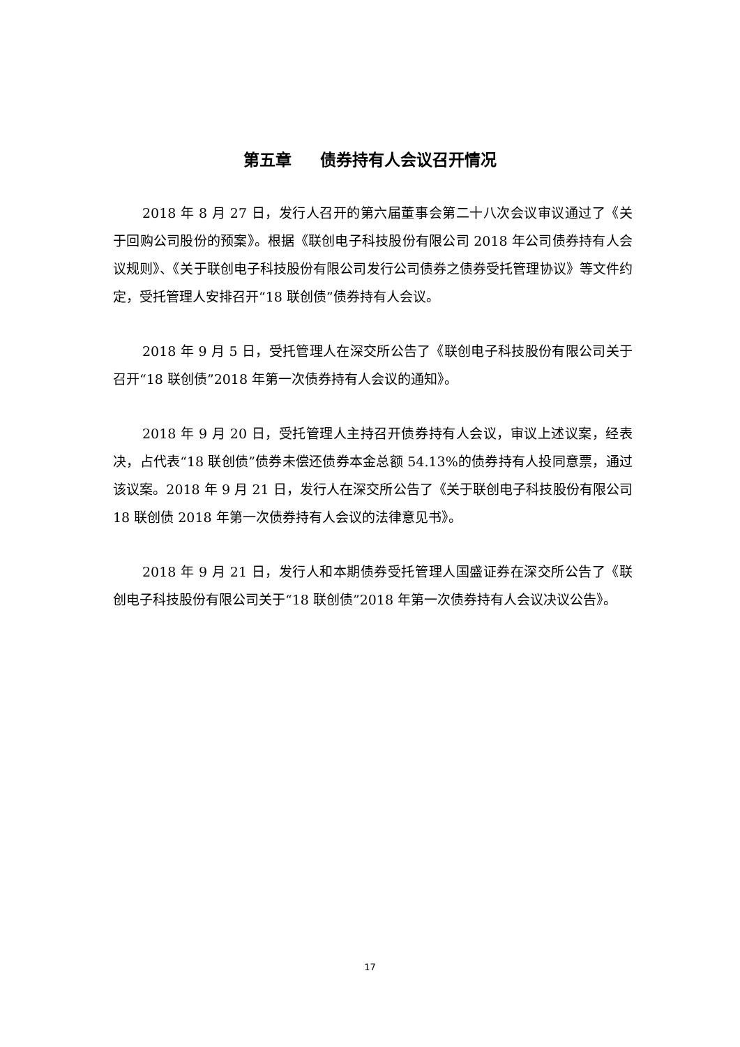第五章 债券持有人会议召开情况
2018 年 8 月 27 日，发行人召开的第六届董事会第二十八次会议审议通过了《关于回购公司股份的预案》。根据《联创电子科技股份有限公司 2018 年公司债券持有人会议规则》、《关于联创电子科技股份有限公司发行公司债券之债券受托管理协议》等文件约定，受托管理人安排召开“18 联创债”债券持有人会议。
2018 年 9 月 5 日，受托管理人在深交所公告了《联创电子科技股份有限公司关于召开“18 联创债”2018 年第一次债券持有人会议的通知》。
2018 年 9 月 20 日，受托管理人主持召开债券持有人会议，审议上述议案，经表决，占代表“18 联创债”债券未偿还债券本金总额 54.13%的债券持有人投同意票，通过该议案。2018 年 9 月 21 日，发行人在深交所公告了《关于联创电子科技股份有限公司 18 联创债 2018 年第一次债券持有人会议的法律意见书》。
2018 年 9 月 21 日，发行人和本期债券受托管理人国盛证券在深交所公告了《联创电子科技股份有限公司关于“18 联创债”2018 年第一次债券持有人会议决议公告》。
17